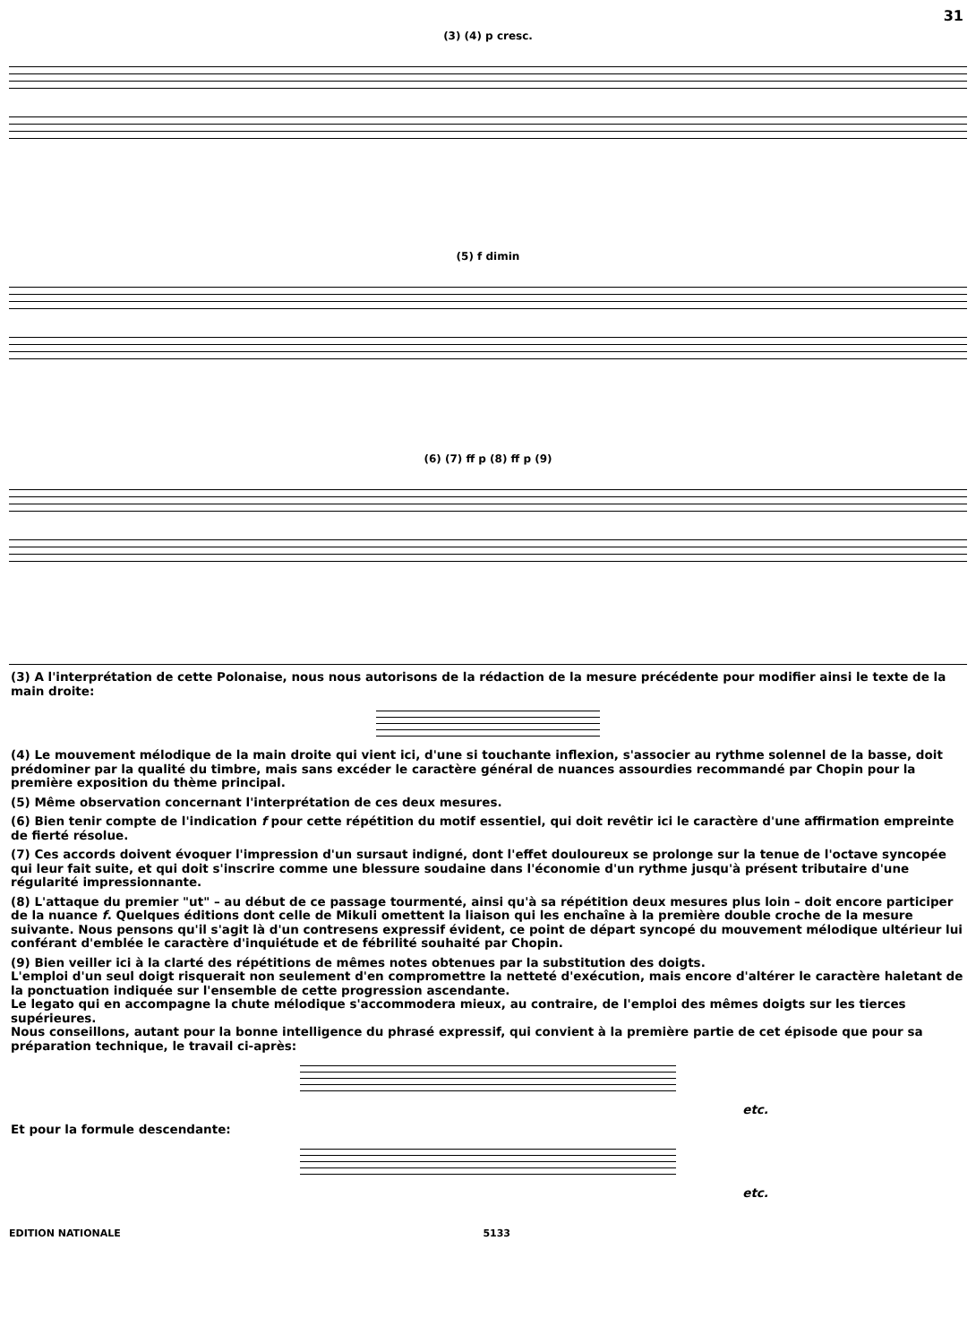31
(3) (4) p cresc.
(5) f dimin
(6) (7) ff p (8) ff p (9)
(3) A l'interprétation de cette Polonaise, nous nous autorisons de la rédaction de la mesure précédente pour modifier ainsi le texte de la main droite:
(4) Le mouvement mélodique de la main droite qui vient ici, d'une si touchante inflexion, s'associer au rythme solennel de la basse, doit prédominer par la qualité du timbre, mais sans excéder le caractère général de nuances assourdies recommandé par Chopin pour la première exposition du thème principal.
(5) Même observation concernant l'interprétation de ces deux mesures.
(6) Bien tenir compte de l'indication f pour cette répétition du motif essentiel, qui doit revêtir ici le caractère d'une affirmation empreinte de fierté résolue.
(7) Ces accords doivent évoquer l'impression d'un sursaut indigné, dont l'effet douloureux se prolonge sur la tenue de l'octave syncopée qui leur fait suite, et qui doit s'inscrire comme une blessure soudaine dans l'économie d'un rythme jusqu'à présent tributaire d'une régularité impressionnante.
(8) L'attaque du premier "ut" – au début de ce passage tourmenté, ainsi qu'à sa répétition deux mesures plus loin – doit encore participer de la nuance f. Quelques éditions dont celle de Mikuli omettent la liaison qui les enchaîne à la première double croche de la mesure suivante. Nous pensons qu'il s'agit là d'un contresens expressif évident, ce point de départ syncopé du mouvement mélodique ultérieur lui conférant d'emblée le caractère d'inquiétude et de fébrilité souhaité par Chopin.
(9) Bien veiller ici à la clarté des répétitions de mêmes notes obtenues par la substitution des doigts.
L'emploi d'un seul doigt risquerait non seulement d'en compromettre la netteté d'exécution, mais encore d'altérer le caractère haletant de la ponctuation indiquée sur l'ensemble de cette progression ascendante.
Le legato qui en accompagne la chute mélodique s'accommodera mieux, au contraire, de l'emploi des mêmes doigts sur les tierces supérieures.
Nous conseillons, autant pour la bonne intelligence du phrasé expressif, qui convient à la première partie de cet épisode que pour sa préparation technique, le travail ci-après:
etc.
Et pour la formule descendante:
etc.
EDITION NATIONALE 5133